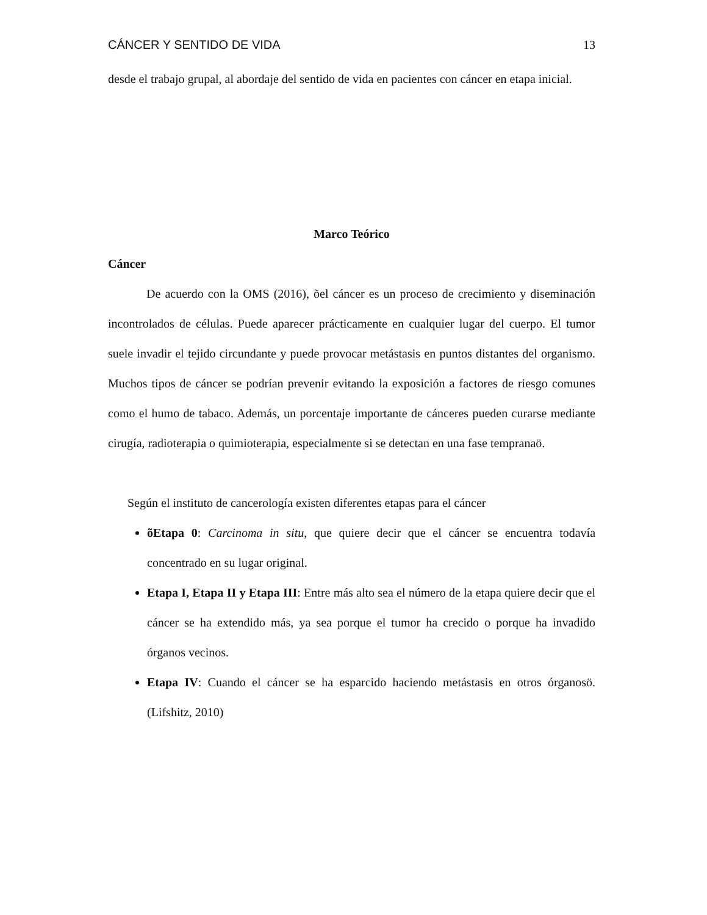CÁNCER Y SENTIDO DE VIDA 13
desde el trabajo grupal, al abordaje del sentido de vida en pacientes con cáncer en etapa inicial.
Marco Teórico
Cáncer
De acuerdo con la OMS (2016), õel cáncer es un proceso de crecimiento y diseminación incontrolados de células. Puede aparecer prácticamente en cualquier lugar del cuerpo. El tumor suele invadir el tejido circundante y puede provocar metástasis en puntos distantes del organismo. Muchos tipos de cáncer se podrían prevenir evitando la exposición a factores de riesgo comunes como el humo de tabaco. Además, un porcentaje importante de cánceres pueden curarse mediante cirugía, radioterapia o quimioterapia, especialmente si se detectan en una fase tempranaö.
Según el instituto de cancerología existen diferentes etapas para el cáncer
õEtapa 0: Carcinoma in situ, que quiere decir que el cáncer se encuentra todavía concentrado en su lugar original.
Etapa I, Etapa II y Etapa III: Entre más alto sea el número de la etapa quiere decir que el cáncer se ha extendido más, ya sea porque el tumor ha crecido o porque ha invadido órganos vecinos.
Etapa IV: Cuando el cáncer se ha esparcido haciendo metástasis en otros órganosö. (Lifshitz, 2010)